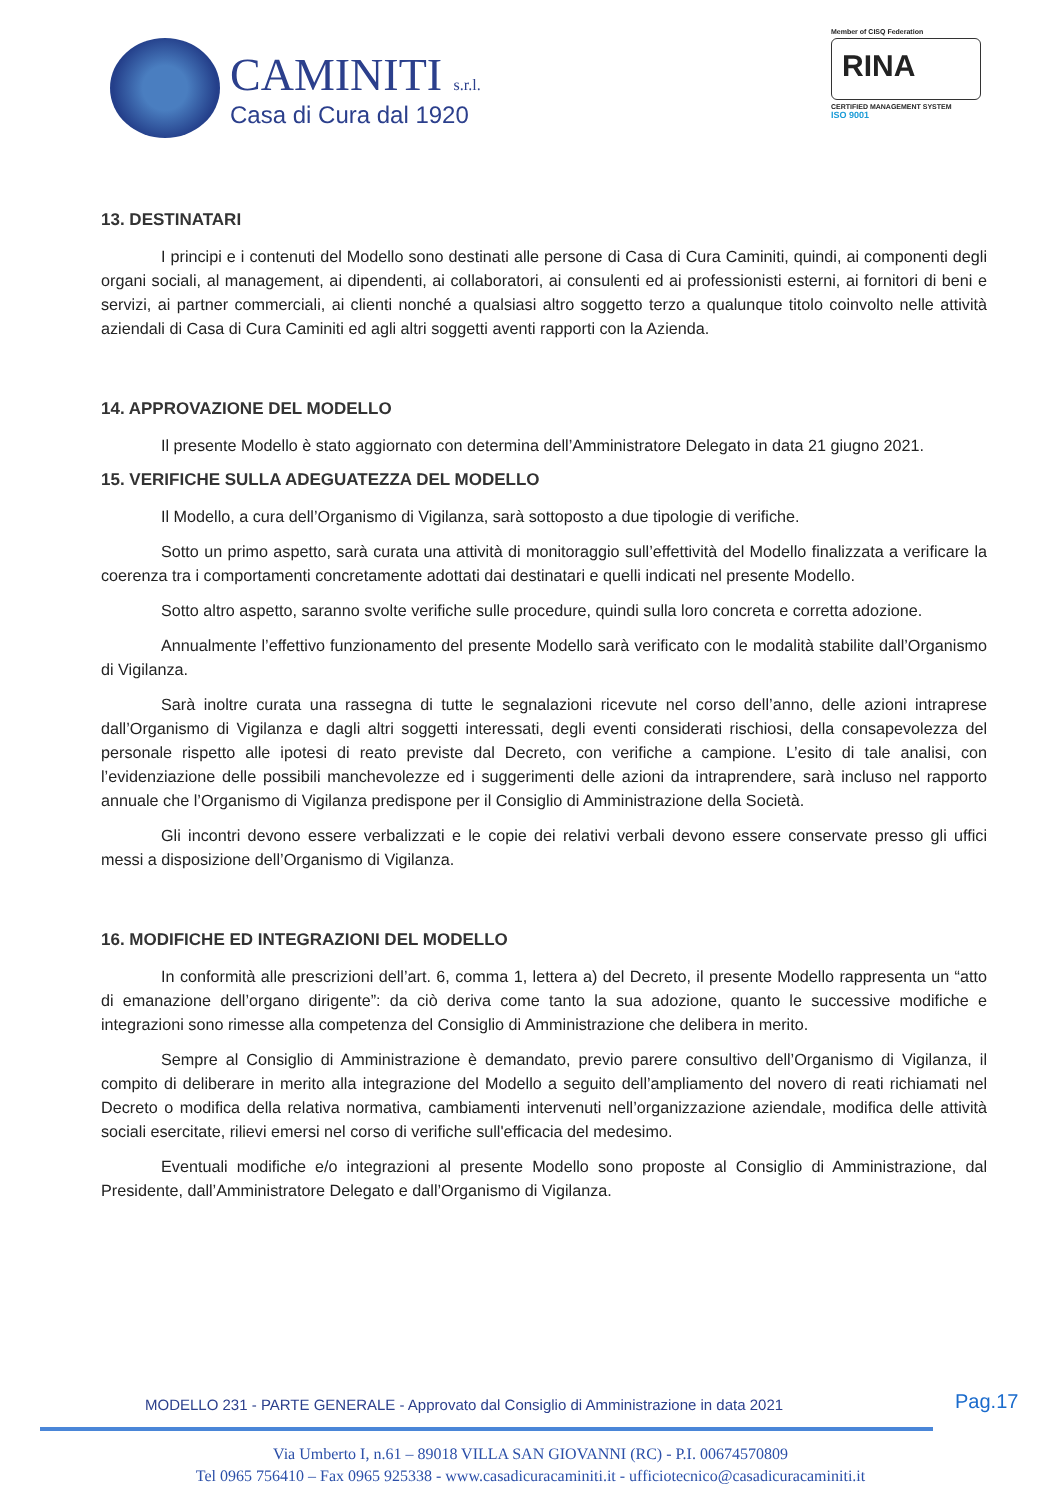CAMINITI s.r.l.
Casa di Cura dal 1920
Member of CISQ Federation
RINA
CERTIFIED MANAGEMENT SYSTEM
ISO 9001
13. DESTINATARI
I principi e i contenuti del Modello sono destinati alle persone di Casa di Cura Caminiti, quindi, ai componenti degli organi sociali, al management, ai dipendenti, ai collaboratori, ai consulenti ed ai professionisti esterni, ai fornitori di beni e servizi, ai partner commerciali, ai clienti nonché a qualsiasi altro soggetto terzo a qualunque titolo coinvolto nelle attività aziendali di Casa di Cura Caminiti ed agli altri soggetti aventi rapporti con la Azienda.
14. APPROVAZIONE DEL MODELLO
Il presente Modello è stato aggiornato con determina dell’Amministratore Delegato in data 21 giugno 2021.
15. VERIFICHE SULLA ADEGUATEZZA DEL MODELLO
Il Modello, a cura dell’Organismo di Vigilanza, sarà sottoposto a due tipologie di verifiche.
Sotto un primo aspetto, sarà curata una attività di monitoraggio sull’effettività del Modello finalizzata a verificare la coerenza tra i comportamenti concretamente adottati dai destinatari e quelli indicati nel presente Modello.
Sotto altro aspetto, saranno svolte verifiche sulle procedure, quindi sulla loro concreta e corretta adozione.
Annualmente l’effettivo funzionamento del presente Modello sarà verificato con le modalità stabilite dall’Organismo di Vigilanza.
Sarà inoltre curata una rassegna di tutte le segnalazioni ricevute nel corso dell’anno, delle azioni intraprese dall’Organismo di Vigilanza e dagli altri soggetti interessati, degli eventi considerati rischiosi, della consapevolezza del personale rispetto alle ipotesi di reato previste dal Decreto, con verifiche a campione. L’esito di tale analisi, con l’evidenziazione delle possibili manchevolezze ed i suggerimenti delle azioni da intraprendere, sarà incluso nel rapporto annuale che l’Organismo di Vigilanza predispone per il Consiglio di Amministrazione della Società.
Gli incontri devono essere verbalizzati e le copie dei relativi verbali devono essere conservate presso gli uffici messi a disposizione dell’Organismo di Vigilanza.
16. MODIFICHE ED INTEGRAZIONI DEL MODELLO
In conformità alle prescrizioni dell’art. 6, comma 1, lettera a) del Decreto, il presente Modello rappresenta un “atto di emanazione dell’organo dirigente”: da ciò deriva come tanto la sua adozione, quanto le successive modifiche e integrazioni sono rimesse alla competenza del Consiglio di Amministrazione che delibera in merito.
Sempre al Consiglio di Amministrazione è demandato, previo parere consultivo dell’Organismo di Vigilanza, il compito di deliberare in merito alla integrazione del Modello a seguito dell’ampliamento del novero di reati richiamati nel Decreto o modifica della relativa normativa, cambiamenti intervenuti nell’organizzazione aziendale, modifica delle attività sociali esercitate, rilievi emersi nel corso di verifiche sull'efficacia del medesimo.
Eventuali modifiche e/o integrazioni al presente Modello sono proposte al Consiglio di Amministrazione, dal Presidente, dall’Amministratore Delegato e dall’Organismo di Vigilanza.
MODELLO 231 - PARTE GENERALE - Approvato dal Consiglio di Amministrazione in data 2021
Pag.17
Via Umberto I, n.61 – 89018 VILLA SAN GIOVANNI (RC) - P.I. 00674570809
Tel 0965 756410 – Fax 0965 925338 - www.casadicuracaminiti.it - ufficiotecnico@casadicuracaminiti.it